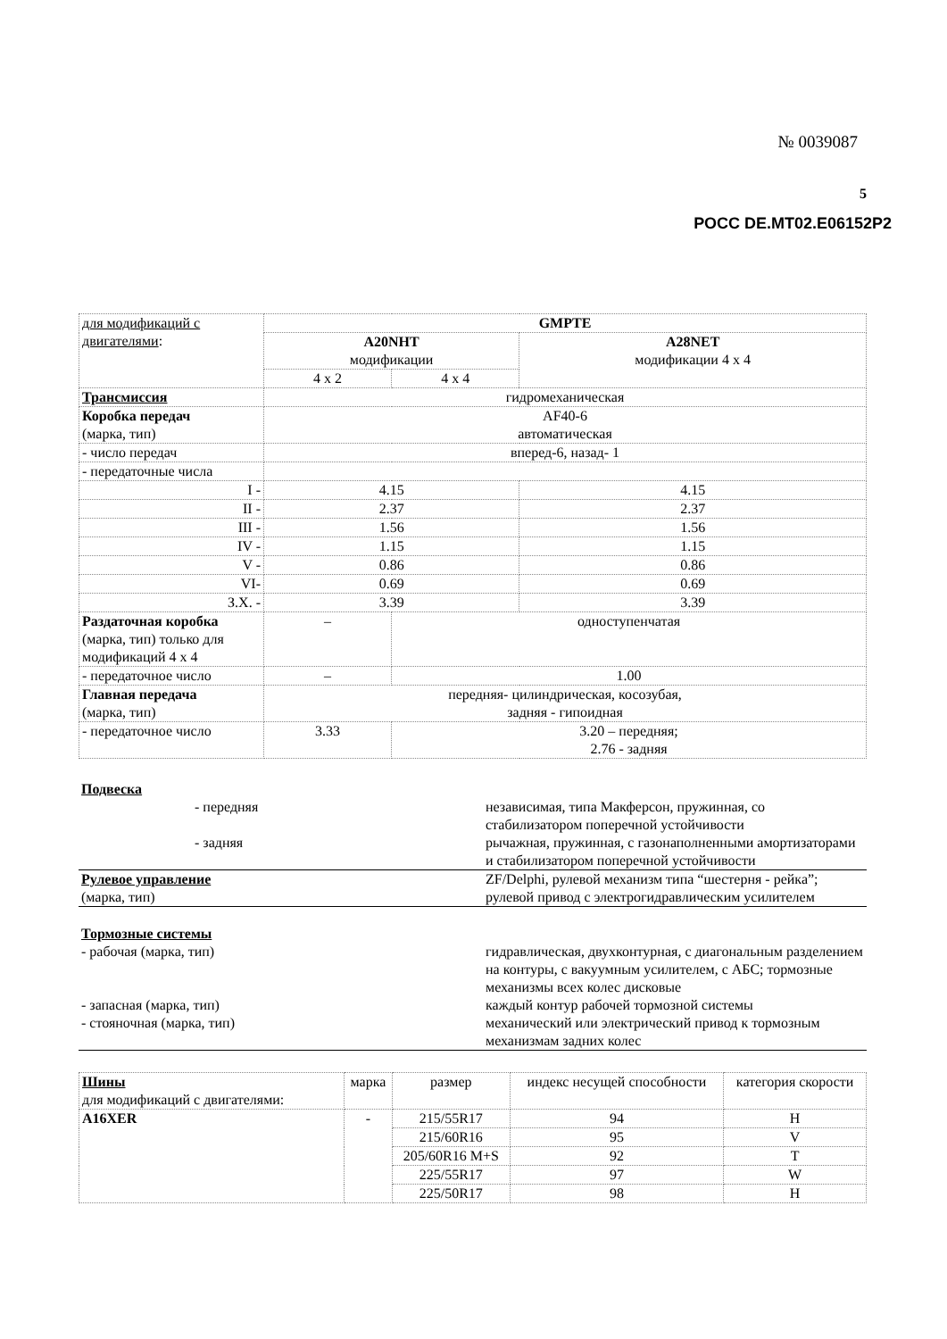№ 0039087
5
РОСС DE.MT02.E06152P2
| для модификаций с двигателями : | GMPTE | | |
| | A20NHT модификации | | A28NET модификации 4 x 4 |
| | 4 x 2 | 4 x 4 | |
| Трансмиссия | гидромеханическая | | |
| Коробка передач (марка, тип) | AF40-6 автоматическая | | |
| - число передач | вперед-6, назад- 1 | | |
| - передаточные числа | | | |
| I - | 4.15 | | 4.15 |
| II - | 2.37 | | 2.37 |
| III - | 1.56 | | 1.56 |
| IV - | 1.15 | | 1.15 |
| V - | 0.86 | | 0.86 |
| VI- | 0.69 | | 0.69 |
| З.Х. - | 3.39 | | 3.39 |
| Раздаточная коробка (марка, тип) только для модификаций 4 x 4 | – | одноступенчатая | |
| - передаточное число | – | 1.00 | |
| Главная передача (марка, тип) | передняя- цилиндрическая, косозубая, задняя - гипоидная | | |
| - передаточное число | 3.33 | 3.20 – передняя; 2.76 - задняя | |
| Подвеска | |
| - передняя | независимая, типа Макферсон, пружинная, со стабилизатором поперечной устойчивости |
| - задняя | рычажная, пружинная, с газонаполненными амортизаторами и стабилизатором поперечной устойчивости |
| Рулевое управление (марка, тип) | ZF/Delphi, рулевой механизм типа “шестерня - рейка”; рулевой привод с электрогидравлическим усилителем |
| Тормозные системы | |
| - рабочая (марка, тип) | гидравлическая, двухконтурная, с диагональным разделением на контуры, с вакуумным усилителем, с АБС; тормозные механизмы всех колес дисковые |
| - запасная (марка, тип) | каждый контур рабочей тормозной системы |
| - стояночная (марка, тип) | механический или электрический привод к тормозным механизмам задних колес |
| Шины для модификаций с двигателями: | марка | размер | индекс несущей способности | категория скорости |
| --- | --- | --- | --- | --- |
| A16XER | - | 215/55R17 | 94 | H |
| | | 215/60R16 | 95 | V |
| | | 205/60R16 M+S | 92 | T |
| | | 225/55R17 | 97 | W |
| | | 225/50R17 | 98 | H |